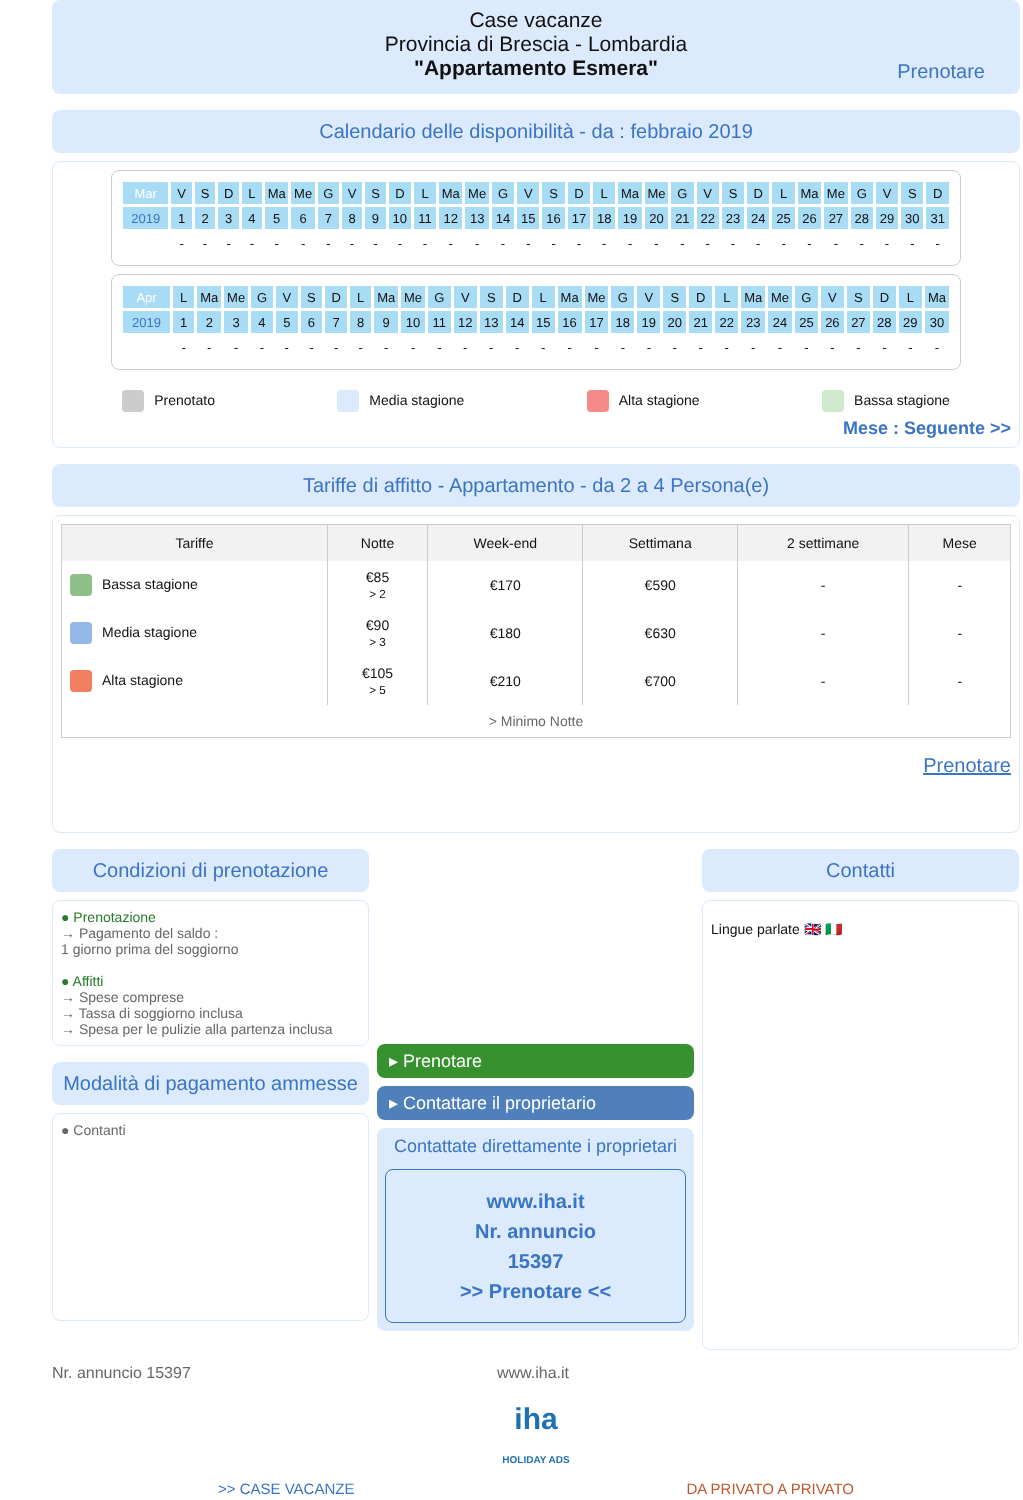Case vacanze
Provincia di Brescia - Lombardia
"Appartamento Esmera"
Prenotare
Calendario delle disponibilità - da : febbraio 2019
| Mar | V | S | D | L | Ma | Me | G | V | S | D | L | Ma | Me | G | V | S | D | L | Ma | Me | G | V | S | D | L | Ma | Me | G | V | S | D |
| 2019 | 1 | 2 | 3 | 4 | 5 | 6 | 7 | 8 | 9 | 10 | 11 | 12 | 13 | 14 | 15 | 16 | 17 | 18 | 19 | 20 | 21 | 22 | 23 | 24 | 25 | 26 | 27 | 28 | 29 | 30 | 31 |
| | - | - | - | - | - | - | - | - | - | - | - | - | - | - | - | - | - | - | - | - | - | - | - | - | - | - | - | - | - | - | - |
| Apr | L | Ma | Me | G | V | S | D | L | Ma | Me | G | V | S | D | L | Ma | Me | G | V | S | D | L | Ma | Me | G | V | S | D | L | Ma |
| 2019 | 1 | 2 | 3 | 4 | 5 | 6 | 7 | 8 | 9 | 10 | 11 | 12 | 13 | 14 | 15 | 16 | 17 | 18 | 19 | 20 | 21 | 22 | 23 | 24 | 25 | 26 | 27 | 28 | 29 | 30 |
| | - | - | - | - | - | - | - | - | - | - | - | - | - | - | - | - | - | - | - | - | - | - | - | - | - | - | - | - | - | - |
Prenotato Media stagione Alta stagione Bassa stagione
Mese : Seguente >>
Tariffe di affitto - Appartamento - da 2 a 4 Persona(e)
| Tariffe | Notte | Week-end | Settimana | 2 settimane | Mese |
| --- | --- | --- | --- | --- | --- |
| Bassa stagione | €85 > 2 | €170 | €590 | - | - |
| Media stagione | €90 > 3 | €180 | €630 | - | - |
| Alta stagione | €105 > 5 | €210 | €700 | - | - |
| > Minimo Notte | | | | | |
Prenotare
Condizioni di prenotazione
● Prenotazione
→ Pagamento del saldo :
1 giorno prima del soggiorno
● Affitti
→ Spese comprese
→ Tassa di soggiorno inclusa
→ Spesa per le pulizie alla partenza inclusa
Modalità di pagamento ammesse
● Contanti
▸ Prenotare
▸ Contattare il proprietario
Contattate direttamente i proprietari
www.iha.it
Nr. annuncio
15397
>> Prenotare <<
Contatti
Lingue parlate 🇬🇧 🇮🇹
Nr. annuncio 15397 www.iha.it
iha
HOLIDAY ADS
>> CASE VACANZE DA PRIVATO A PRIVATO